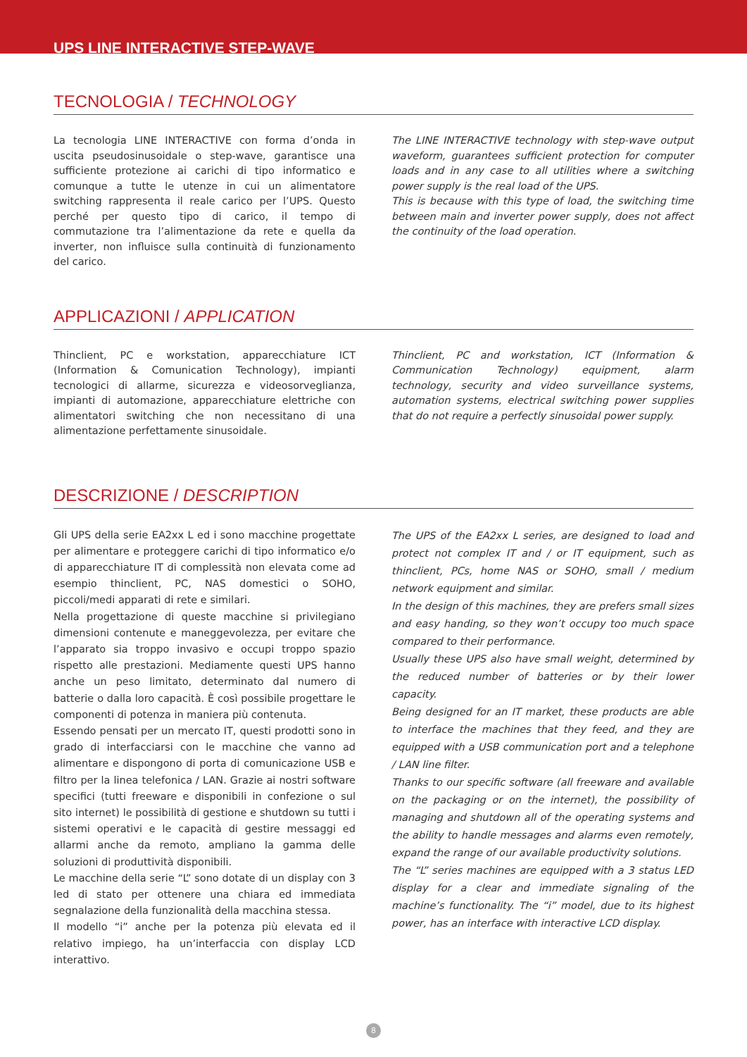UPS LINE INTERACTIVE STEP-WAVE
TECNOLOGIA / TECHNOLOGY
La tecnologia LINE INTERACTIVE con forma d’onda in uscita pseudosinusoidale o step-wave, garantisce una sufficiente protezione ai carichi di tipo informatico e comunque a tutte le utenze in cui un alimentatore switching rappresenta il reale carico per l’UPS. Questo perché per questo tipo di carico, il tempo di commutazione tra l’alimentazione da rete e quella da inverter, non influisce sulla continuità di funzionamento del carico.
The LINE INTERACTIVE technology with step-wave output waveform, guarantees sufficient protection for computer loads and in any case to all utilities where a switching power supply is the real load of the UPS.
This is because with this type of load, the switching time between main and inverter power supply, does not affect the continuity of the load operation.
APPLICAZIONI / APPLICATION
Thinclient, PC e workstation, apparecchiature ICT (Information & Comunication Technology), impianti tecnologici di allarme, sicurezza e videosorveglianza, impianti di automazione, apparecchiature elettriche con alimentatori switching che non necessitano di una alimentazione perfettamente sinusoidale.
Thinclient, PC and workstation, ICT (Information & Communication Technology) equipment, alarm technology, security and video surveillance systems, automation systems, electrical switching power supplies that do not require a perfectly sinusoidal power supply.
DESCRIZIONE / DESCRIPTION
Gli UPS della serie EA2xx L ed i sono macchine progettate per alimentare e proteggere carichi di tipo informatico e/o di apparecchiature IT di complessità non elevata come ad esempio thinclient, PC, NAS domestici o SOHO, piccoli/medi apparati di rete e similari.
Nella progettazione di queste macchine si privilegiano dimensioni contenute e maneggevolezza, per evitare che l’apparato sia troppo invasivo e occupi troppo spazio rispetto alle prestazioni. Mediamente questi UPS hanno anche un peso limitato, determinato dal numero di batterie o dalla loro capacità. È così possibile progettare le componenti di potenza in maniera più contenuta.
Essendo pensati per un mercato IT, questi prodotti sono in grado di interfacciarsi con le macchine che vanno ad alimentare e dispongono di porta di comunicazione USB e filtro per la linea telefonica / LAN. Grazie ai nostri software specifici (tutti freeware e disponibili in confezione o sul sito internet) le possibilità di gestione e shutdown su tutti i sistemi operativi e le capacità di gestire messaggi ed allarmi anche da remoto, ampliano la gamma delle soluzioni di produttività disponibili.
Le macchine della serie “L” sono dotate di un display con 3 led di stato per ottenere una chiara ed immediata segnalazione della funzionalità della macchina stessa.
Il modello “i” anche per la potenza più elevata ed il relativo impiego, ha un’interfaccia con display LCD interattivo.
The UPS of the EA2xx L series, are designed to load and protect not complex IT and / or IT equipment, such as thinclient, PCs, home NAS or SOHO, small / medium network equipment and similar.
In the design of this machines, they are prefers small sizes and easy handing, so they won’t occupy too much space compared to their performance.
Usually these UPS also have small weight, determined by the reduced number of batteries or by their lower capacity.
Being designed for an IT market, these products are able to interface the machines that they feed, and they are equipped with a USB communication port and a telephone / LAN line filter.
Thanks to our specific software (all freeware and available on the packaging or on the internet), the possibility of managing and shutdown all of the operating systems and the ability to handle messages and alarms even remotely, expand the range of our available productivity solutions.
The “L” series machines are equipped with a 3 status LED display for a clear and immediate signaling of the machine’s functionality. The “i” model, due to its highest power, has an interface with interactive LCD display.
8